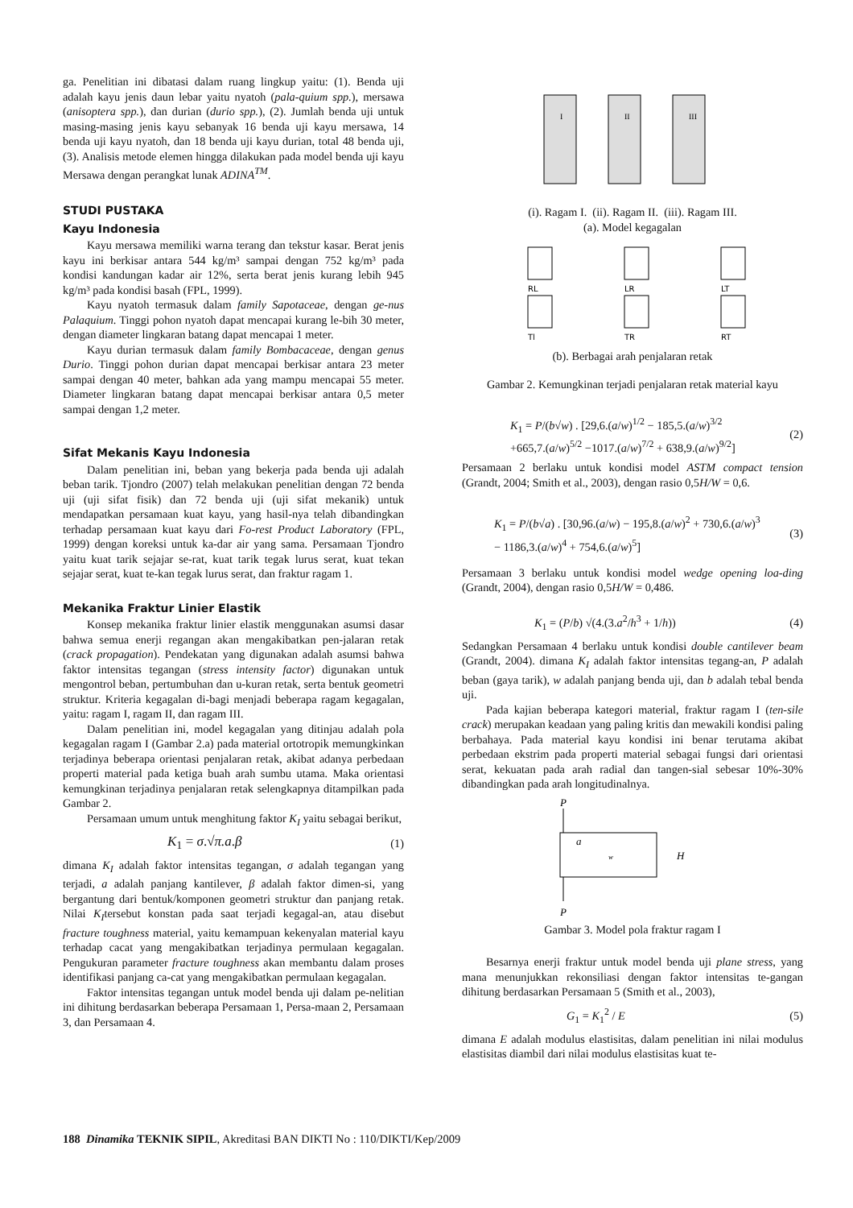ga. Penelitian ini dibatasi dalam ruang lingkup yaitu: (1). Benda uji adalah kayu jenis daun lebar yaitu nyatoh (pala-quium spp.), mersawa (anisoptera spp.), dan durian (durio spp.), (2). Jumlah benda uji untuk masing-masing jenis kayu sebanyak 16 benda uji kayu mersawa, 14 benda uji kayu nyatoh, dan 18 benda uji kayu durian, total 48 benda uji, (3). Analisis metode elemen hingga dilakukan pada model benda uji kayu Mersawa dengan perangkat lunak ADINA<sup>TM</sup>.
STUDI PUSTAKA
Kayu Indonesia
Kayu mersawa memiliki warna terang dan tekstur kasar. Berat jenis kayu ini berkisar antara 544 kg/m³ sampai dengan 752 kg/m³ pada kondisi kandungan kadar air 12%, serta berat jenis kurang lebih 945 kg/m³ pada kondisi basah (FPL, 1999).
Kayu nyatoh termasuk dalam family Sapotaceae, dengan ge-nus Palaquium. Tinggi pohon nyatoh dapat mencapai kurang le-bih 30 meter, dengan diameter lingkaran batang dapat mencapai 1 meter.
Kayu durian termasuk dalam family Bombacaceae, dengan genus Durio. Tinggi pohon durian dapat mencapai berkisar antara 23 meter sampai dengan 40 meter, bahkan ada yang mampu mencapai 55 meter. Diameter lingkaran batang dapat mencapai berkisar antara 0,5 meter sampai dengan 1,2 meter.
Sifat Mekanis Kayu Indonesia
Dalam penelitian ini, beban yang bekerja pada benda uji adalah beban tarik. Tjondro (2007) telah melakukan penelitian dengan 72 benda uji (uji sifat fisik) dan 72 benda uji (uji sifat mekanik) untuk mendapatkan persamaan kuat kayu, yang hasil-nya telah dibandingkan terhadap persamaan kuat kayu dari Fo-rest Product Laboratory (FPL, 1999) dengan koreksi untuk ka-dar air yang sama. Persamaan Tjondro yaitu kuat tarik sejajar se-rat, kuat tarik tegak lurus serat, kuat tekan sejajar serat, kuat te-kan tegak lurus serat, dan fraktur ragam 1.
Mekanika Fraktur Linier Elastik
Konsep mekanika fraktur linier elastik menggunakan asumsi dasar bahwa semua enerji regangan akan mengakibatkan pen-jalaran retak (crack propagation). Pendekatan yang digunakan adalah asumsi bahwa faktor intensitas tegangan (stress intensity factor) digunakan untuk mengontrol beban, pertumbuhan dan u-kuran retak, serta bentuk geometri struktur. Kriteria kegagalan di-bagi menjadi beberapa ragam kegagalan, yaitu: ragam I, ragam II, dan ragam III.
Dalam penelitian ini, model kegagalan yang ditinjau adalah pola kegagalan ragam I (Gambar 2.a) pada material ortotropik memungkinkan terjadinya beberapa orientasi penjalaran retak, akibat adanya perbedaan properti material pada ketiga buah arah sumbu utama. Maka orientasi kemungkinan terjadinya penjalaran retak selengkapnya ditampilkan pada Gambar 2.
Persamaan umum untuk menghitung faktor K<sub>I</sub> yaitu sebagai berikut,
K<sub>1</sub> = σ.√π.a.β (1)
dimana K<sub>I</sub> adalah faktor intensitas tegangan, σ adalah tegangan yang terjadi, a adalah panjang kantilever, β adalah faktor dimen-si, yang bergantung dari bentuk/komponen geometri struktur dan panjang retak. Nilai K<sub>I</sub>tersebut konstan pada saat terjadi kegagal-an, atau disebut fracture toughness material, yaitu kemampuan kekenyalan material kayu terhadap cacat yang mengakibatkan terjadinya permulaan kegagalan. Pengukuran parameter fracture toughness akan membantu dalam proses identifikasi panjang ca-cat yang mengakibatkan permulaan kegagalan.
Faktor intensitas tegangan untuk model benda uji dalam pe-nelitian ini dihitung berdasarkan beberapa Persamaan 1, Persa-maan 2, Persamaan 3, dan Persamaan 4.
I
II
III
(i). Ragam I. (ii). Ragam II. (iii). Ragam III.
(a). Model kegagalan
RL
LR
LT
Tl
TR
RT
(b). Berbagai arah penjalaran retak
Gambar 2. Kemungkinan terjadi penjalaran retak material kayu
K<sub>1</sub> = P/(b√w) . [29,6.(a/w)<sup>1/2</sup> − 185,5.(a/w)<sup>3/2</sup>
+665,7.(a/w)<sup>5/2</sup> −1017.(a/w)<sup>7/2</sup> + 638,9.(a/w)<sup>9/2</sup>] (2)
Persamaan 2 berlaku untuk kondisi model ASTM compact tension (Grandt, 2004; Smith et al., 2003), dengan rasio 0,5H/W = 0,6.
K<sub>1</sub> = P/(b√a) . [30,96.(a/w) − 195,8.(a/w)<sup>2</sup> + 730,6.(a/w)<sup>3</sup>
− 1186,3.(a/w)<sup>4</sup> + 754,6.(a/w)<sup>5</sup>] (3)
Persamaan 3 berlaku untuk kondisi model wedge opening loa-ding (Grandt, 2004), dengan rasio 0,5H/W = 0,486.
K<sub>1</sub> = (P/b) √(4.(3.a<sup>2</sup>/h<sup>3</sup> + 1/h)) (4)
Sedangkan Persamaan 4 berlaku untuk kondisi double cantilever beam (Grandt, 2004). dimana K<sub>I</sub> adalah faktor intensitas tegang-an, P adalah beban (gaya tarik), w adalah panjang benda uji, dan b adalah tebal benda uji.
Pada kajian beberapa kategori material, fraktur ragam I (ten-sile crack) merupakan keadaan yang paling kritis dan mewakili kondisi paling berbahaya. Pada material kayu kondisi ini benar terutama akibat perbedaan ekstrim pada properti material sebagai fungsi dari orientasi serat, kekuatan pada arah radial dan tangen-sial sebesar 10%-30% dibandingkan pada arah longitudinalnya.
P
a
w
H
P
Gambar 3. Model pola fraktur ragam I
Besarnya enerji fraktur untuk model benda uji plane stress, yang mana menunjukkan rekonsiliasi dengan faktor intensitas te-gangan dihitung berdasarkan Persamaan 5 (Smith et al., 2003),
G<sub>1</sub> = K<sub>1</sub><sup>2</sup> / E (5)
dimana E adalah modulus elastisitas, dalam penelitian ini nilai modulus elastisitas diambil dari nilai modulus elastisitas kuat te-
188 Dinamika TEKNIK SIPIL, Akreditasi BAN DIKTI No : 110/DIKTI/Kep/2009